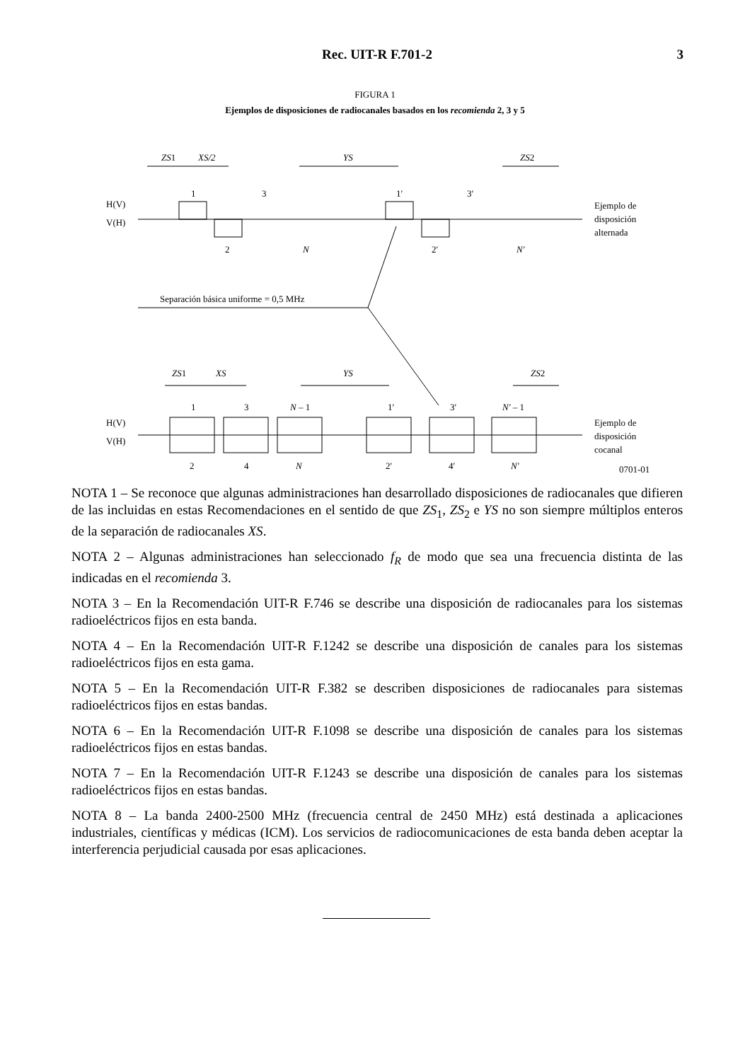Rec. UIT-R F.701-2
3
FIGURA 1
Ejemplos de disposiciones de radiocanales basados en los recomienda 2, 3 y 5
ZS1
XS/2
YS
ZS2
H(V)
V(H)
1
3
1′
3′
2
N
2′
N′
Ejemplo de
disposición
alternada
Separación básica uniforme = 0,5 MHz
ZS1
XS
YS
ZS2
1
3
N – 1
1′
3′
N′ – 1
H(V)
V(H)
2
4
N
2′
4′
N′
Ejemplo de
disposición
cocanal
0701-01
NOTA 1 – Se reconoce que algunas administraciones han desarrollado disposiciones de radiocanales que difieren de las incluidas en estas Recomendaciones en el sentido de que ZS<sub>1</sub>, ZS<sub>2</sub> e YS no son siempre múltiplos enteros de la separación de radiocanales XS.
NOTA 2 – Algunas administraciones han seleccionado f<sub>R</sub> de modo que sea una frecuencia distinta de las indicadas en el recomienda 3.
NOTA 3 – En la Recomendación UIT-R F.746 se describe una disposición de radiocanales para los sistemas radioeléctricos fijos en esta banda.
NOTA 4 – En la Recomendación UIT-R F.1242 se describe una disposición de canales para los sistemas radioeléctricos fijos en esta gama.
NOTA 5 – En la Recomendación UIT-R F.382 se describen disposiciones de radiocanales para sistemas radioeléctricos fijos en estas bandas.
NOTA 6 – En la Recomendación UIT-R F.1098 se describe una disposición de canales para los sistemas radioeléctricos fijos en estas bandas.
NOTA 7 – En la Recomendación UIT-R F.1243 se describe una disposición de canales para los sistemas radioeléctricos fijos en estas bandas.
NOTA 8 – La banda 2400-2500 MHz (frecuencia central de 2450 MHz) está destinada a aplicaciones industriales, científicas y médicas (ICM). Los servicios de radiocomunicaciones de esta banda deben aceptar la interferencia perjudicial causada por esas aplicaciones.